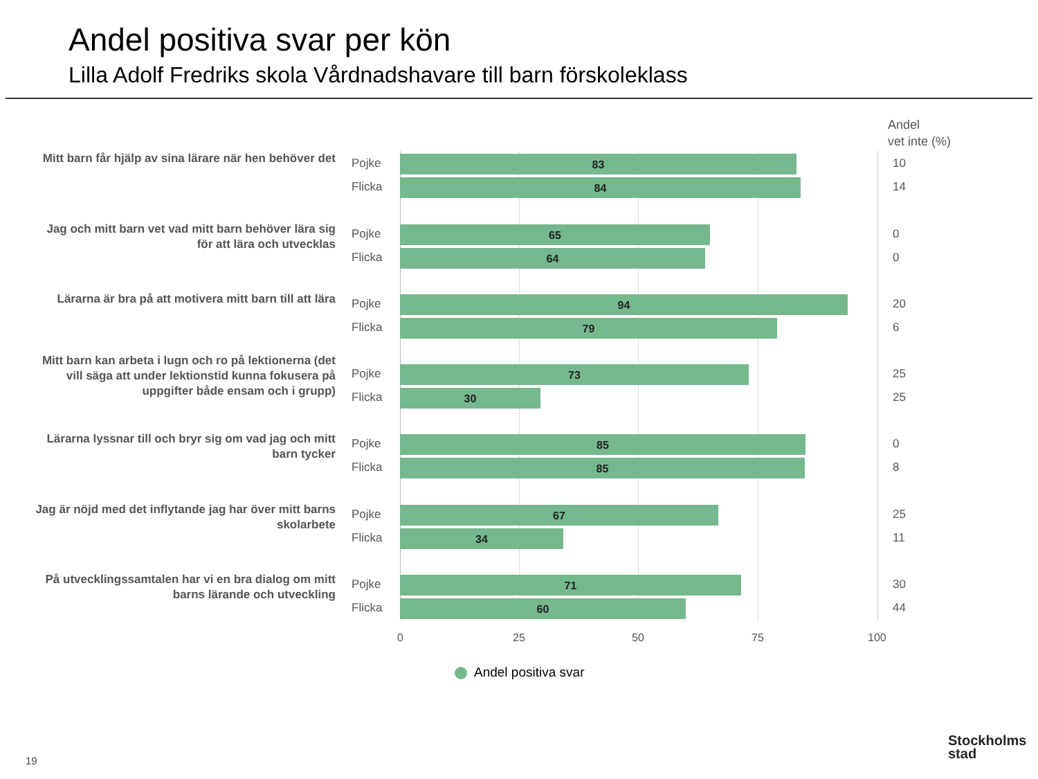Andel positiva svar per kön
Lilla Adolf Fredriks skola Vårdnadshavare till barn förskoleklass
Andel
vet inte (%)
Mitt barn får hjälp av sina lärare när hen behöver det
Pojke 83 10
Flicka 84 14
Jag och mitt barn vet vad mitt barn behöver lära sig för att lära och utvecklas
Pojke 65 0
Flicka 64 0
Lärarna är bra på att motivera mitt barn till att lära
Pojke 94 20
Flicka 79 6
Mitt barn kan arbeta i lugn och ro på lektionerna (det vill säga att under lektionstid kunna fokusera på uppgifter både ensam och i grupp)
Pojke 73 25
Flicka 30 25
Lärarna lyssnar till och bryr sig om vad jag och mitt barn tycker
Pojke 85 0
Flicka 85 8
Jag är nöjd med det inflytande jag har över mitt barns skolarbete
Pojke 67 25
Flicka 34 11
På utvecklingssamtalen har vi en bra dialog om mitt barns lärande och utveckling
Pojke 71 30
Flicka 60 44
0 25 50 75 100
Andel positiva svar
19
Stockholms
stad